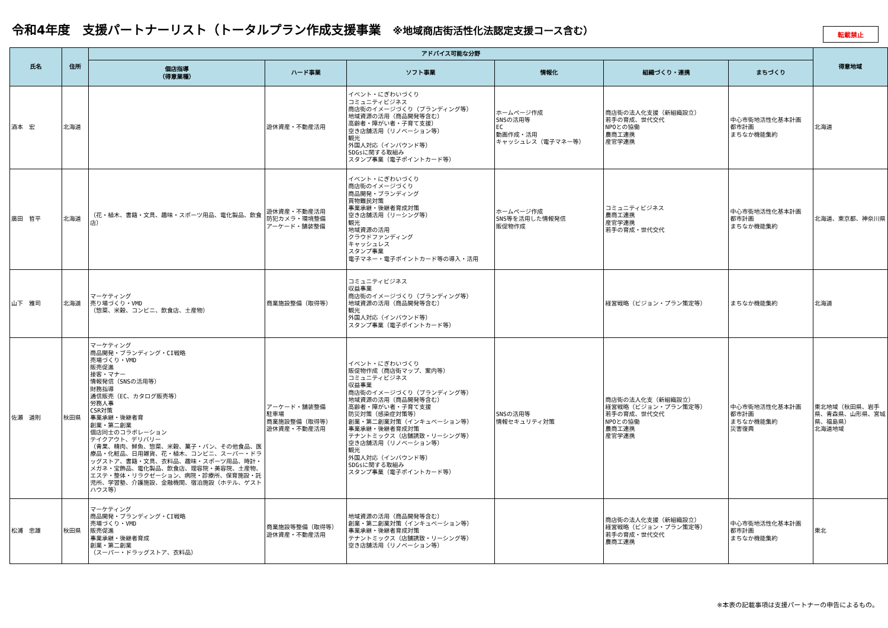令和4年度　支援パートナーリスト（トータルプラン作成支援事業 ※地域商店街活性化法認定支援コース含む）
転載禁止
| 氏名 | 住所 | アドバイス可能な分野 | | | | | | 得意地域 |
| --- | --- | --- | --- | --- | --- | --- | --- | --- |
| | | 個店指導 （得意業種） | ハード事業 | ソフト事業 | 情報化 | 組織づくり・連携 | まちづくり | |
| 酒本 宏 | 北海道 | | 遊休資産・不動産活用 | イベント・にぎわいづくり コミュニティビジネス 商店街のイメージづくり（ブランディング等） 地域資源の活用（商品開発等含む） 高齢者・障がい者・子育て支援） 空き店舗活用（リノベーション等） 観光 外国人対応（インバウンド等） SDGsに関する取組み スタンプ事業（電子ポイントカード等） | ホームページ作成 SNSの活用等 EC 動画作成・活用 キャッシュレス（電子マネー等） | 商店街の法人化支援（新組織設立） 若手の育成、世代交代 NPOとの協働 農商工連携 産官学連携 | 中心市街地活性化基本計画 都市計画 まちなか機能集約 | 北海道 |
| 廣田 哲平 | 北海道 | （花・植木、書籍・文具、趣味・スポーツ用品、電化製品、飲食店） | 遊休資産・不動産活用 防犯カメラ・環境整備 アーケード・舗装整備 | イベント・にぎわいづくり 商店街のイメージづくり 商品開発・ブランディング 買物難民対策 事業承継・後継者育成対策 空き店舗活用（リーシング等） 観光 地域資源の活用 クラウドファンディング キャッシュレス スタンプ事業 電子マネー・電子ポイントカード等の導入・活用 | ホームページ作成 SNS等を活用した情報発信 販促物作成 | コミュニティビジネス 農商工連携 産官学連携 若手の育成・世代交代 | 中心市街地活性化基本計画 都市計画 まちなか機能集約 | 北海道、東京都、神奈川県 |
| 山下 雅司 | 北海道 | マーケティング 売り場づくり・VMD （惣菜、米穀、コンビニ、飲食店、土産物） | 商業施設整備（取得等） | コミュニティビジネス 収益事業 商店街のイメージづくり（ブランディング等） 地域資源の活用（商品開発等含む） 観光 外国人対応（インバウンド等） スタンプ事業（電子ポイントカード等） | | 経営戦略（ビジョン・プラン策定等） | まちなか機能集約 | 北海道 |
| 佐瀬 道則 | 秋田県 | マーケティング 商品開発・ブランディング・CI戦略 売場づくり・VMD 販売促進 接客・マナー 情報発信（SNSの活用等） 財務指導 通信販売（EC、カタログ販売等） 労務人事 CSR対策 事業承継・後継者育 創業・第二創業 個店同士のコラボレーション テイクアウト、デリバリー （青果、精肉、鮮魚、惣菜、米穀、菓子・パン、その他食品、医療品・化粧品、日用雑貨、花・植木、コンビニ、スーパー・ドラッグストア、書籍・文具、衣料品、趣味・スポーツ用品、時計・メガネ・宝飾品、電化製品、飲食店、理容院・美容院、土産物、エステ・整体・リラクゼーション、病院・診療所、保育施設・託児所、学習塾、介護施設、金融機関、宿泊施設（ホテル、ゲストハウス等） | アーケード・舗装整備 駐車場 商業施設整備（取得等） 遊休資産・不動産活用 | イベント・にぎわいづくり 販促物作成（商店街マップ、案内等） コミュニティビジネス 収益事業 商店街のイメージづくり（ブランディング等） 地域資源の活用（商品開発等含む） 高齢者・障がい者・子育て支援 防災対策（感染症対策等） 創業・第二創業対策（インキュベーション等） 事業承継・後継者育成対策 テナントミックス（店舗誘致・リーシング等） 空き店舗活用（リノベーション等） 観光 外国人対応（インバウンド等） SDGsに関する取組み スタンプ事業（電子ポイントカード等） | SNSの活用等 情報セキュリティ対策 | 商店街の法人化支（新組織設立） 経営戦略（ビジョン・プラン策定等） 若手の育成、世代交代 NPOとの協働 農商工連携 産官学連携 | 中心市街地活性化基本計画 都市計画 まちなか機能集約 災害復興 | 東北地域（秋田県、岩手県、青森県、山形県、宮城県、福島県） 北海道地域 |
| 松浦 忠雄 | 秋田県 | マーケティング 商品開発・ブランディング・CI戦略 売場づくり・VMD 販売促進 事業承継・後継者育成 創業・第二創業 （スーパー・ドラッグストア、衣料品） | 商業施設等整備（取得等） 遊休資産・不動産活用 | 地域資源の活用（商品開発等含む） 創業・第二創業対策（インキュベーション等） 事業承継・後継者育成対策 テナントミックス（店舗誘致・リーシング等） 空き店舗活用（リノベーション等） | | 商店街の法人化支援（新組織設立） 経営戦略（ビジョン・プラン策定等） 若手の育成・世代交代 農商工連携 | 中心市街地活性化基本計画 都市計画 まちなか機能集約 | 東北 |
※本表の記載事項は支援パートナーの申告によるもの。